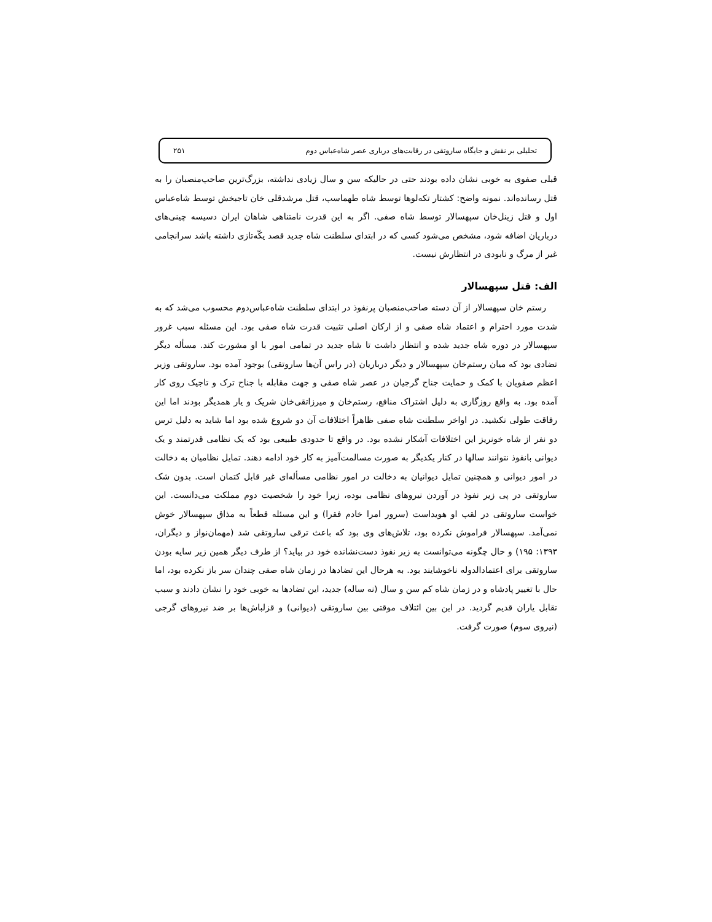تحلیلی بر نقش و جایگاه ساروتقی در رقابت‌های درباری عصر شاه‌عباس دوم ۲۵۱
قبلی صفوی به خوبی نشان داده بودند حتی در حالیکه سن و سال زیادی نداشته، بزرگ‌ترین صاحب‌منصبان را به قتل رسانده‌اند. نمونه واضح: کشتار تکه‌لوها توسط شاه طهماسب، قتل مرشدقلی خان تاجبخش توسط شاه‌عباس اول و قتل زینل‌خان سپهسالار توسط شاه صفی. اگر به این قدرت نامتناهی شاهان ایران دسیسه چینی‌های درباریان اضافه شود، مشخص می‌شود کسی که در ابتدای سلطنت شاه جدید قصد یکّه‌تازی داشته باشد سرانجامی غیر از مرگ و نابودی در انتظارش نیست.
الف: قتل سپهسالار
رستم خان سپهسالار از آن دسته صاحب‌منصبان پرنفوذ در ابتدای سلطنت شاه‌عباس‌دوم محسوب می‌شد که به شدت مورد احترام و اعتماد شاه صفی و از ارکان اصلی تثبیت قدرت شاه صفی بود. این مسئله سبب غرور سپهسالار در دوره شاه جدید شده و انتظار داشت تا شاه جدید در تمامی امور با او مشورت کند. مسأله دیگر تضادی بود که میان رستم‌خان سپهسالار و دیگر درباریان (در راس آن‌ها ساروتقی) بوجود آمده بود. ساروتقی وزیر اعظم صفویان با کمک و حمایت جناح گرجیان در عصر شاه صفی و جهت مقابله با جناح ترک و تاجیک روی کار آمده بود. به واقع روزگاری به دلیل اشتراک منافع، رستم‌خان و میرزاتقی‌خان شریک و یار همدیگر بودند اما این رفاقت طولی نکشید. در اواخر سلطنت شاه صفی ظاهراً اختلافات آن دو شروع شده بود اما شاید به دلیل ترس دو نفر از شاه خونریز این اختلافات آشکار نشده بود. در واقع تا حدودی طبیعی بود که یک نظامی قدرتمند و یک دیوانی بانفوذ نتوانند سالها در کنار یکدیگر به صورت مسالمت‌آمیز به کار خود ادامه دهند. تمایل نظامیان به دخالت در امور دیوانی و همچنین تمایل دیوانیان به دخالت در امور نظامی مسأله‌ای غیر قابل کتمان است. بدون شک ساروتقی در پی زیر نفوذ در آوردن نیروهای نظامی بوده، زیرا خود را شخصیت دوم مملکت می‌دانست. این خواست ساروتقی در لقب او هویداست (سرور امرا خادم فقرا) و این مسئله قطعاً به مذاق سپهسالار خوش نمی‌آمد. سپهسالار فراموش نکرده بود، تلاش‌های وی بود که باعث ترقی ساروتقی شد (مهمان‌نواز و دیگران، ۱۳۹۳: ۱۹۵) و حال چگونه می‌توانست به زیر نفوذ دست‌نشانده خود در بیاید؟ از طرف دیگر همین زیر سایه بودن ساروتقی برای اعتمادالدوله ناخوشایند بود. به هرحال این تضادها در زمان شاه صفی چندان سر باز نکرده بود، اما حال با تغییر پادشاه و در زمان شاه کم سن و سال (نه ساله) جدید، این تضادها به خوبی خود را نشان دادند و سبب تقابل یاران قدیم گردید. در این بین ائتلاف موقتی بین ساروتقی (دیوانی) و قزلباش‌ها بر ضد نیروهای گرجی (نیروی سوم) صورت گرفت.